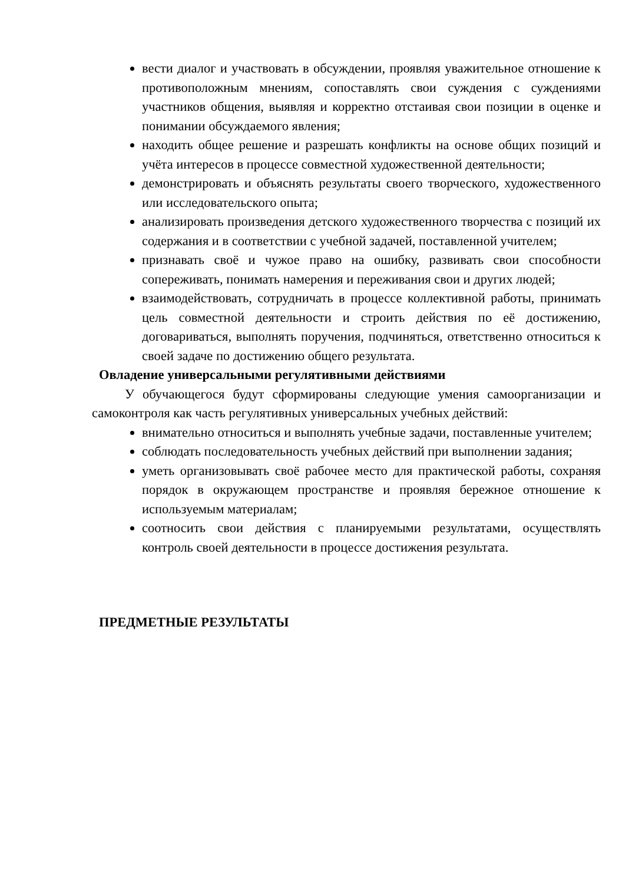вести диалог и участвовать в обсуждении, проявляя уважительное отношение к противоположным мнениям, сопоставлять свои суждения с суждениями участников общения, выявляя и корректно отстаивая свои позиции в оценке и понимании обсуждаемого явления;
находить общее решение и разрешать конфликты на основе общих позиций и учёта интересов в процессе совместной художественной деятельности;
демонстрировать и объяснять результаты своего творческого, художественного или исследовательского опыта;
анализировать произведения детского художественного творчества с позиций их содержания и в соответствии с учебной задачей, поставленной учителем;
признавать своё и чужое право на ошибку, развивать свои способности сопереживать, понимать намерения и переживания свои и других людей;
взаимодействовать, сотрудничать в процессе коллективной работы, принимать цель совместной деятельности и строить действия по её достижению, договариваться, выполнять поручения, подчиняться, ответственно относиться к своей задаче по достижению общего результата.
Овладение универсальными регулятивными действиями
У обучающегося будут сформированы следующие умения самоорганизации и самоконтроля как часть регулятивных универсальных учебных действий:
внимательно относиться и выполнять учебные задачи, поставленные учителем;
соблюдать последовательность учебных действий при выполнении задания;
уметь организовывать своё рабочее место для практической работы, сохраняя порядок в окружающем пространстве и проявляя бережное отношение к используемым материалам;
соотносить свои действия с планируемыми результатами, осуществлять контроль своей деятельности в процессе достижения результата.
ПРЕДМЕТНЫЕ РЕЗУЛЬТАТЫ